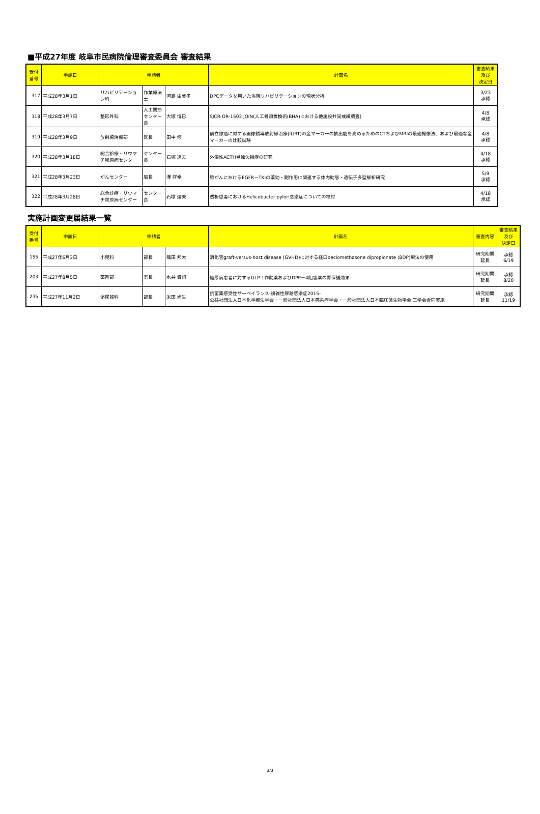■平成27年度 岐阜市民病院倫理審査委員会 審査結果
| 受付 番号 | 申請日 | 申請者 | | | 計画名 | 審査結果 及び 決定日 |
| --- | --- | --- | --- | --- | --- | --- |
| 317 | 平成28年3月1日 | リハビリテーション科 | 作業療法士 | 河島 由美子 | DPCデータを用いた当院リハビリテーションの現状分析 | 3/23 承認 |
| 318 | 平成28年3月7日 | 整形外科 | 人工関節センター長 | 大塚 博巳 | SJCR-OR-1503 JOIN(人工骨頭置換術(BHA)における他施設共同成績調査) | 4/8 承認 |
| 319 | 平成28年3月9日 | 放射線治療部 | 医長 | 田中 修 | 前立腺癌に対する画像誘導放射線治療(IGRT)の金マーカーの抽出能を高めるためのCTおよびMRIの最適撮像法、および最適な金マーカーの比較試験 | 4/8 承認 |
| 320 | 平成28年3月18日 | 総合診療・リウマチ膠原病センター | センター長 | 石塚 達夫 | 外傷性ACTH単独欠損症の研究 | 4/18 承認 |
| 321 | 平成28年3月23日 | がんセンター | 局長 | 澤 祥幸 | 肺がんにおけるEGFR－TKIの薬効・副作用に関連する体内動態・遺伝子多型解析研究 | 5/9 承認 |
| 322 | 平成28年3月28日 | 総合診療・リウマチ膠原病センター | センター長 | 石塚 達夫 | 透析患者におけるHelicobacter pylori感染症についての検討 | 4/18 承認 |
実施計画変更届結果一覧
| 受付 番号 | 申請日 | 申請者 | | | 計画名 | 審査内容 | 審査結果 及び 決定日 |
| --- | --- | --- | --- | --- | --- | --- | --- |
| 155 | 平成27年6月3日 | 小児科 | 部長 | 篠田 邦大 | 消化管graft-versus-host disease (GVHD)に対する経口beclomethasone dipropionate (BDP)療法の使用 | 研究期間延長 | 承認 6/19 |
| 203 | 平成27年8月5日 | 薬剤部 | 室長 | 水井 貴詞 | 糖尿病患者に対するGLP-1作動薬およびDPP－4阻害薬の腎保護効果 | 研究期間延長 | 承認 8/20 |
| 235 | 平成27年11月2日 | 泌尿器科 | 部長 | 米田 尚生 | 抗菌薬感受性サーベイランス-複雑性尿路感染症2015- 公益社団法人日本化学療法学会・一般社団法人日本感染症学会・一般社団法人日本臨床微生物学会 三学会合同実施 | 研究期間延長 | 承認 11/19 |
3/3